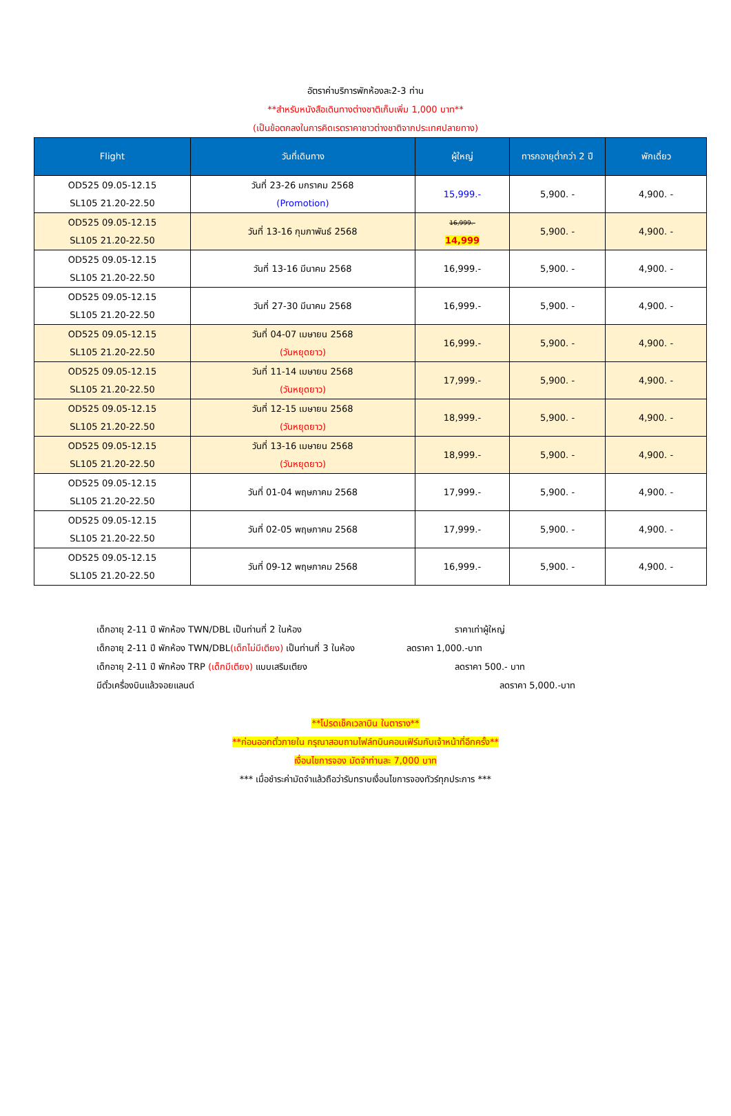อัตราค่าบริการพักห้องละ2-3 ท่าน
**สำหรับหนังสือเดินทางต่างชาติเก็บเพิ่ม 1,000 บาท**
(เป็นข้อตกลงในการคิดเรตราคาชาวต่างชาติจากประเทศปลายทาง)
| Flight | วันที่เดินทาง | ผู้ใหญ่ | ทารกอายุต่ำกว่า 2 ปี | พักเดี่ยว |
| --- | --- | --- | --- | --- |
| OD525 09.05-12.15 SL105 21.20-22.50 | วันที่ 23-26 มกราคม 2568 (Promotion) | 15,999.- | 5,900. - | 4,900. - |
| OD525 09.05-12.15 SL105 21.20-22.50 | วันที่ 13-16 กุมภาพันธ์ 2568 | 16,999.- 14,999 | 5,900. - | 4,900. - |
| OD525 09.05-12.15 SL105 21.20-22.50 | วันที่ 13-16 มีนาคม 2568 | 16,999.- | 5,900. - | 4,900. - |
| OD525 09.05-12.15 SL105 21.20-22.50 | วันที่ 27-30 มีนาคม 2568 | 16,999.- | 5,900. - | 4,900. - |
| OD525 09.05-12.15 SL105 21.20-22.50 | วันที่ 04-07 เมษายน 2568 (วันหยุดยาว) | 16,999.- | 5,900. - | 4,900. - |
| OD525 09.05-12.15 SL105 21.20-22.50 | วันที่ 11-14 เมษายน 2568 (วันหยุดยาว) | 17,999.- | 5,900. - | 4,900. - |
| OD525 09.05-12.15 SL105 21.20-22.50 | วันที่ 12-15 เมษายน 2568 (วันหยุดยาว) | 18,999.- | 5,900. - | 4,900. - |
| OD525 09.05-12.15 SL105 21.20-22.50 | วันที่ 13-16 เมษายน 2568 (วันหยุดยาว) | 18,999.- | 5,900. - | 4,900. - |
| OD525 09.05-12.15 SL105 21.20-22.50 | วันที่ 01-04 พฤษภาคม 2568 | 17,999.- | 5,900. - | 4,900. - |
| OD525 09.05-12.15 SL105 21.20-22.50 | วันที่ 02-05 พฤษภาคม 2568 | 17,999.- | 5,900. - | 4,900. - |
| OD525 09.05-12.15 SL105 21.20-22.50 | วันที่ 09-12 พฤษภาคม 2568 | 16,999.- | 5,900. - | 4,900. - |
เด็กอายุ 2-11 ปี พักห้อง TWN/DBL เป็นท่านที่ 2 ในห้อง ราคาเท่าผู้ใหญ่
เด็กอายุ 2-11 ปี พักห้อง TWN/DBL(เด็กไม่มีเตียง) เป็นท่านที่ 3 ในห้อง ลดราคา 1,000.-บาท
เด็กอายุ 2-11 ปี พักห้อง TRP (เด็กมีเตียง) แบบเสริมเตียง ลดราคา 500.- บาท
มีตั๋วเครื่องบินแล้วจอยแลนด์ ลดราคา 5,000.-บาท
**โปรดเช็คเวลาบิน ในตาราง**
**ก่อนออกตั๋วภายใน กรุณาสอบถามไฟล์ทบินคอนเฟิร์มกับเจ้าหน้าที่อีกครั้ง**
เงื่อนไขการจอง มัดจำท่านละ 7,000 บาท
*** เมื่อชำระค่ามัดจำแล้วถือว่ารับทราบเงื่อนไขการจองทัวร์ทุกประการ ***